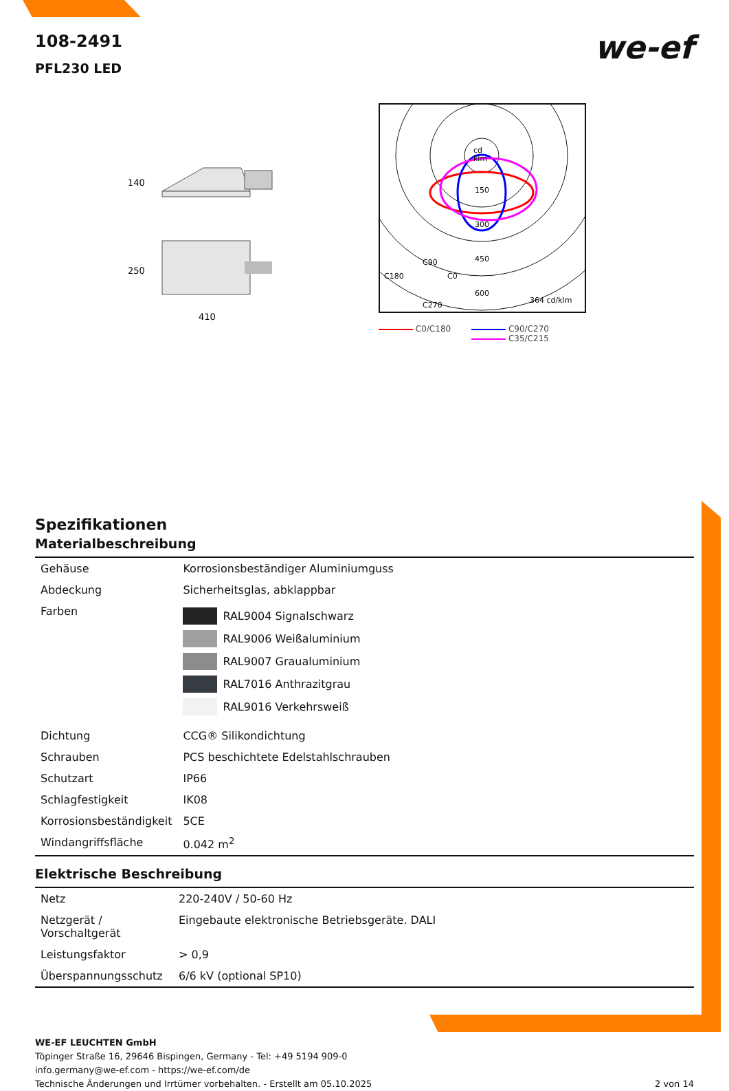we-ef
108-2491
PFL230 LED
140
250
410
cd
klm
150
300
450
600
C90
C180
C0
C270
364 cd/klm
C0/C180 C90/C270
C35/C215
Spezifikationen
Materialbeschreibung
| Gehäuse | Korrosionsbeständiger Aluminiumguss |
| Abdeckung | Sicherheitsglas, abklappbar |
| Farben | RAL9004 Signalschwarz RAL9006 Weißaluminium RAL9007 Graualuminium RAL7016 Anthrazitgrau RAL9016 Verkehrsweiß |
| Dichtung | CCG® Silikondichtung |
| Schrauben | PCS beschichtete Edelstahlschrauben |
| Schutzart | IP66 |
| Schlagfestigkeit | IK08 |
| Korrosionsbeständigkeit | 5CE |
| Windangriffsfläche | 0.042 m<sup>2</sup> |
Elektrische Beschreibung
| Netz | 220-240V / 50-60 Hz |
| Netzgerät / Vorschaltgerät | Eingebaute elektronische Betriebsgeräte. DALI |
| Leistungsfaktor | > 0,9 |
| Überspannungsschutz | 6/6 kV (optional SP10) |
WE-EF LEUCHTEN GmbH
Töpinger Straße 16, 29646 Bispingen, Germany - Tel: +49 5194 909-0
info.germany@we-ef.com - https://we-ef.com/de
Technische Änderungen und Irrtümer vorbehalten. - Erstellt am 05.10.2025 2 von 14